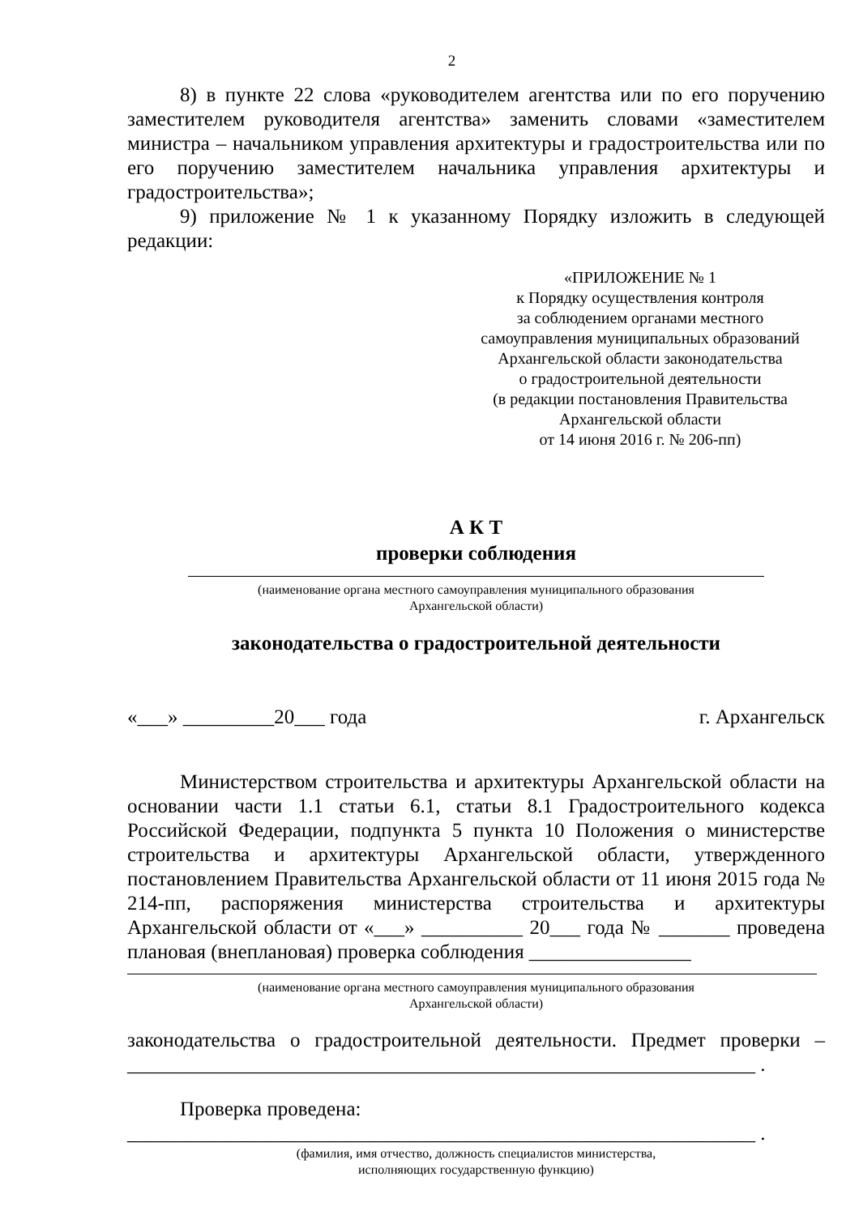2
8) в пункте 22 слова «руководителем агентства или по его поручению заместителем руководителя агентства» заменить словами «заместителем министра – начальником управления архитектуры и градостроительства или по его поручению заместителем начальника управления архитектуры и градостроительства»;
9) приложение № 1 к указанному Порядку изложить в следующей редакции:
«ПРИЛОЖЕНИЕ № 1
к Порядку осуществления контроля
за соблюдением органами местного
самоуправления муниципальных образований
Архангельской области законодательства
о градостроительной деятельности
(в редакции постановления Правительства
Архангельской области
от 14 июня 2016 г. № 206-пп)
А К Т
проверки соблюдения
(наименование органа местного самоуправления муниципального образования
Архангельской области)
законодательства о градостроительной деятельности
«___» _________20___ года г. Архангельск
Министерством строительства и архитектуры Архангельской области на основании части 1.1 статьи 6.1, статьи 8.1 Градостроительного кодекса Российской Федерации, подпункта 5 пункта 10 Положения о министерстве строительства и архитектуры Архангельской области, утвержденного постановлением Правительства Архангельской области от 11 июня 2015 года № 214-пп, распоряжения министерства строительства и архитектуры Архангельской области от «___» __________ 20___ года № _______ проведена плановая (внеплановая) проверка соблюдения ________________
(наименование органа местного самоуправления муниципального образования
Архангельской области)
законодательства о градостроительной деятельности. Предмет проверки – ______________________________________________________________ .
Проверка проведена:
______________________________________________________________ .
(фамилия, имя отчество, должность специалистов министерства,
исполняющих государственную функцию)